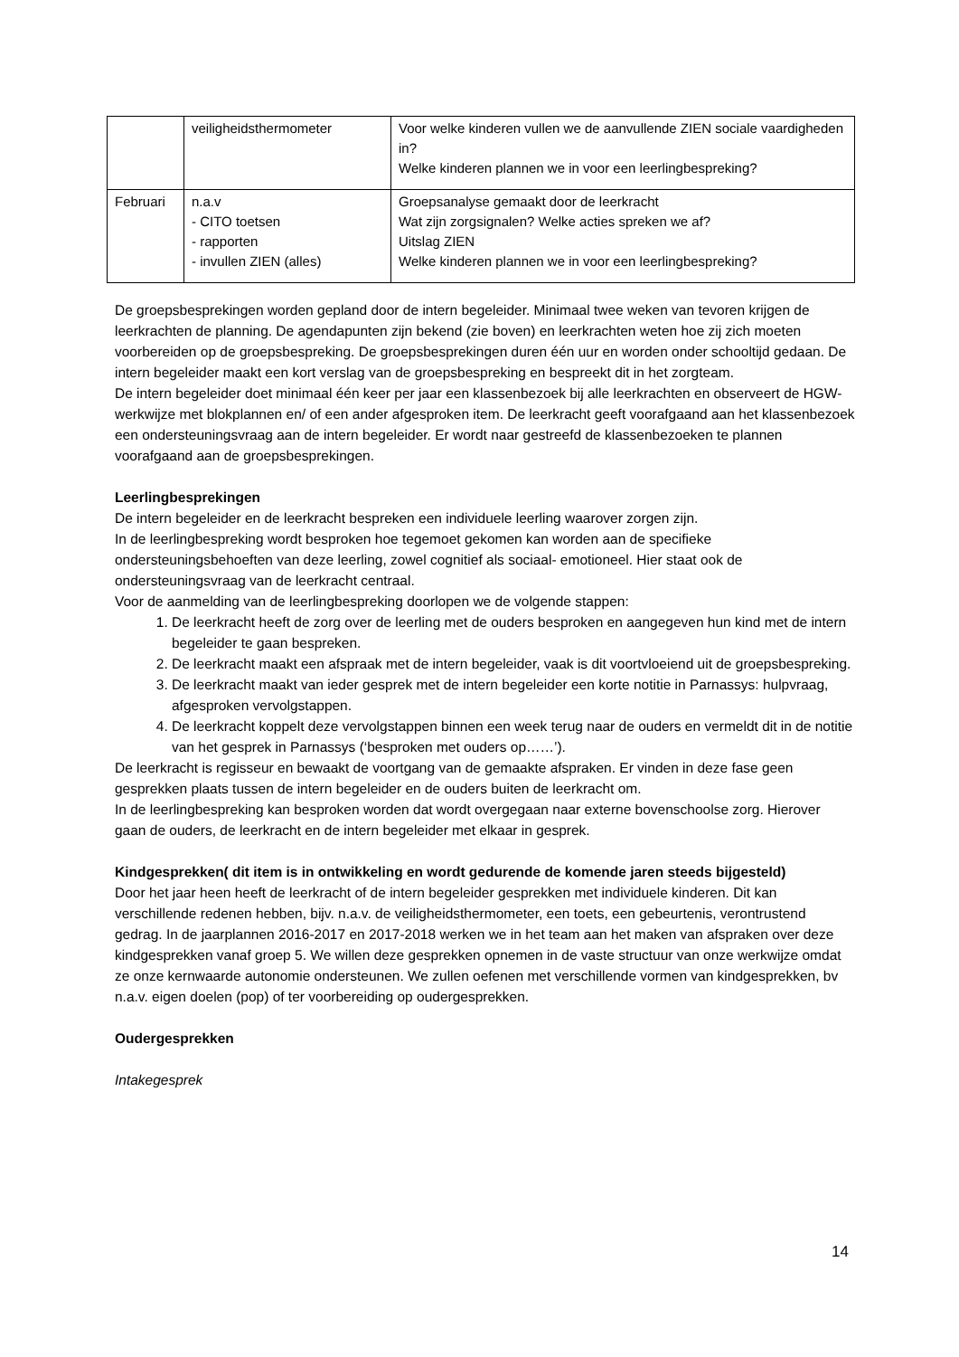| | veiligheidsthermometer | Voor welke kinderen vullen we de aanvullende ZIEN sociale vaardigheden in? Welke kinderen plannen we in voor een leerlingbespreking? |
| Februari | n.a.v - CITO toetsen - rapporten - invullen ZIEN (alles) | Groepsanalyse gemaakt door de leerkracht Wat zijn zorgsignalen? Welke acties spreken we af? Uitslag ZIEN Welke kinderen plannen we in voor een leerlingbespreking? |
De groepsbesprekingen worden gepland door de intern begeleider. Minimaal twee weken van tevoren krijgen de leerkrachten de planning. De agendapunten zijn bekend (zie boven) en leerkrachten weten hoe zij zich moeten voorbereiden op de groepsbespreking. De groepsbesprekingen duren één uur en worden onder schooltijd gedaan. De intern begeleider maakt een kort verslag van de groepsbespreking en bespreekt dit in het zorgteam.
De intern begeleider doet minimaal één keer per jaar een klassenbezoek bij alle leerkrachten en observeert de HGW-werkwijze met blokplannen en/ of een ander afgesproken item. De leerkracht geeft voorafgaand aan het klassenbezoek een ondersteuningsvraag aan de intern begeleider. Er wordt naar gestreefd de klassenbezoeken te plannen voorafgaand aan de groepsbesprekingen.
Leerlingbesprekingen
De intern begeleider en de leerkracht bespreken een individuele leerling waarover zorgen zijn.
In de leerlingbespreking wordt besproken hoe tegemoet gekomen kan worden aan de specifieke ondersteuningsbehoeften van deze leerling, zowel cognitief als sociaal- emotioneel. Hier staat ook de ondersteuningsvraag van de leerkracht centraal.
Voor de aanmelding van de leerlingbespreking doorlopen we de volgende stappen:
1. De leerkracht heeft de zorg over de leerling met de ouders besproken en aangegeven hun kind met de intern begeleider te gaan bespreken.
2. De leerkracht maakt een afspraak met de intern begeleider, vaak is dit voortvloeiend uit de groepsbespreking.
3. De leerkracht maakt van ieder gesprek met de intern begeleider een korte notitie in Parnassys: hulpvraag, afgesproken vervolgstappen.
4. De leerkracht koppelt deze vervolgstappen binnen een week terug naar de ouders en vermeldt dit in de notitie van het gesprek in Parnassys (‘besproken met ouders op……’).
De leerkracht is regisseur en bewaakt de voortgang van de gemaakte afspraken. Er vinden in deze fase geen gesprekken plaats tussen de intern begeleider en de ouders buiten de leerkracht om.
In de leerlingbespreking kan besproken worden dat wordt overgegaan naar externe bovenschoolse zorg. Hierover gaan de ouders, de leerkracht en de intern begeleider met elkaar in gesprek.
Kindgesprekken( dit item is in ontwikkeling en wordt gedurende de komende jaren steeds bijgesteld)
Door het jaar heen heeft de leerkracht of de intern begeleider gesprekken met individuele kinderen. Dit kan verschillende redenen hebben, bijv. n.a.v. de veiligheidsthermometer, een toets, een gebeurtenis, verontrustend gedrag. In de jaarplannen 2016-2017 en 2017-2018 werken we in het team aan het maken van afspraken over deze kindgesprekken vanaf groep 5. We willen deze gesprekken opnemen in de vaste structuur van onze werkwijze omdat ze onze kernwaarde autonomie ondersteunen. We zullen oefenen met verschillende vormen van kindgesprekken, bv n.a.v. eigen doelen (pop) of ter voorbereiding op oudergesprekken.
Oudergesprekken
Intakegesprek
14